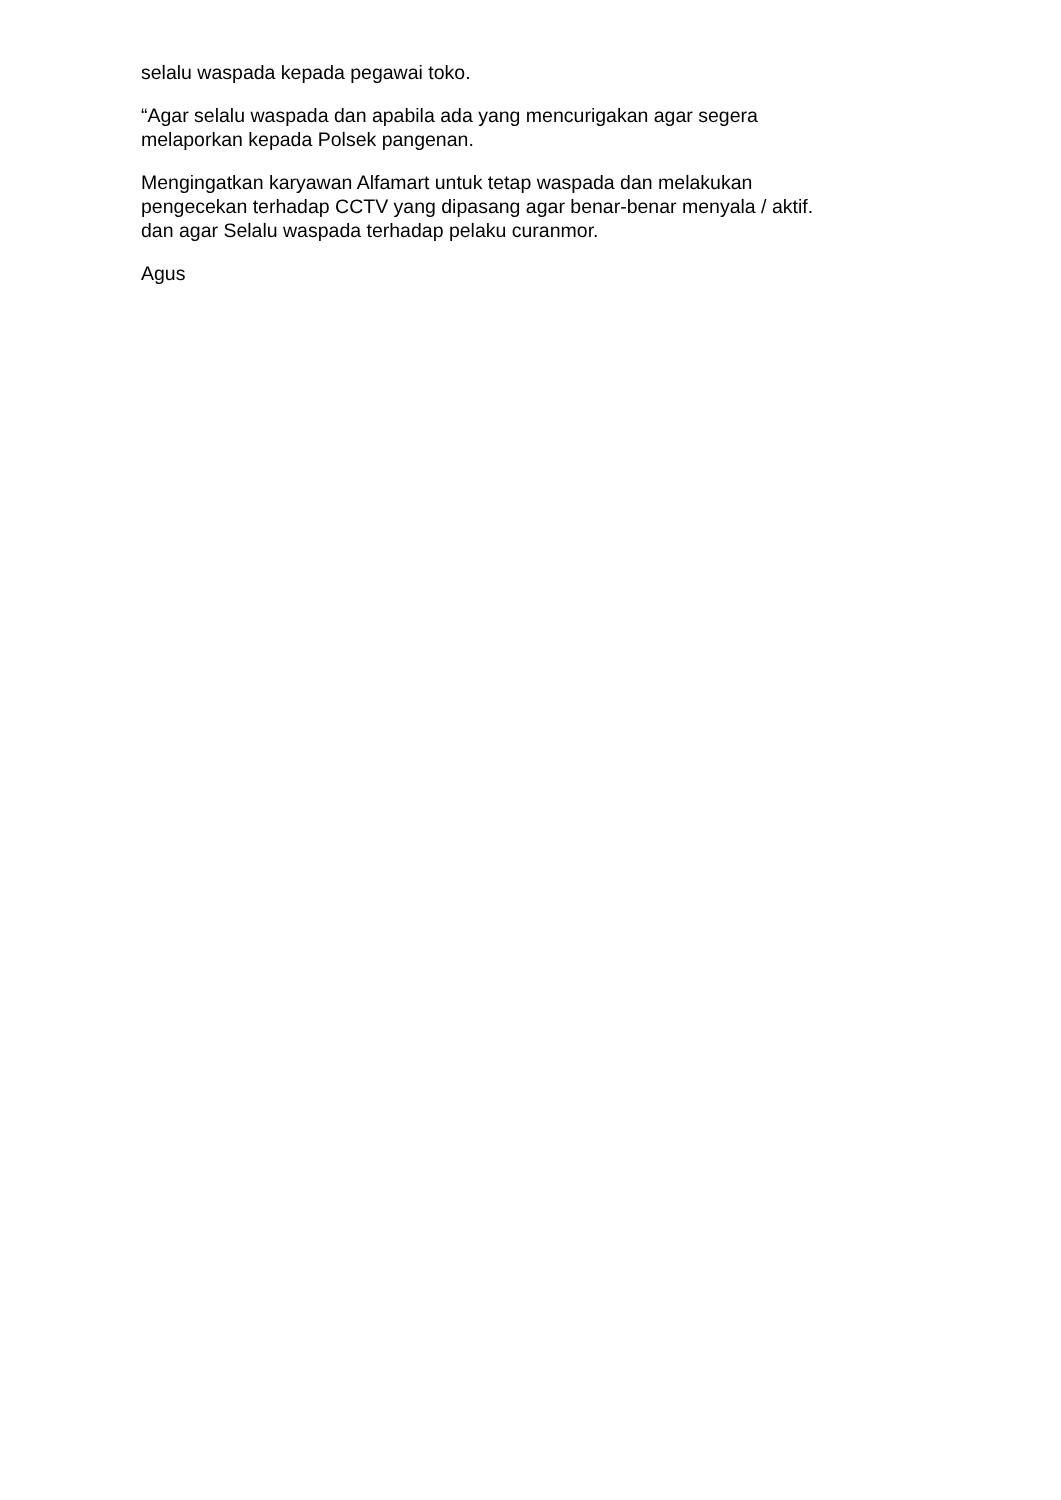selalu waspada kepada pegawai toko.
“Agar selalu waspada dan apabila ada yang mencurigakan agar segera
melaporkan kepada Polsek pangenan.
Mengingatkan karyawan Alfamart untuk tetap waspada dan melakukan
pengecekan terhadap CCTV yang dipasang agar benar-benar menyala / aktif.
dan agar Selalu waspada terhadap pelaku curanmor.
Agus